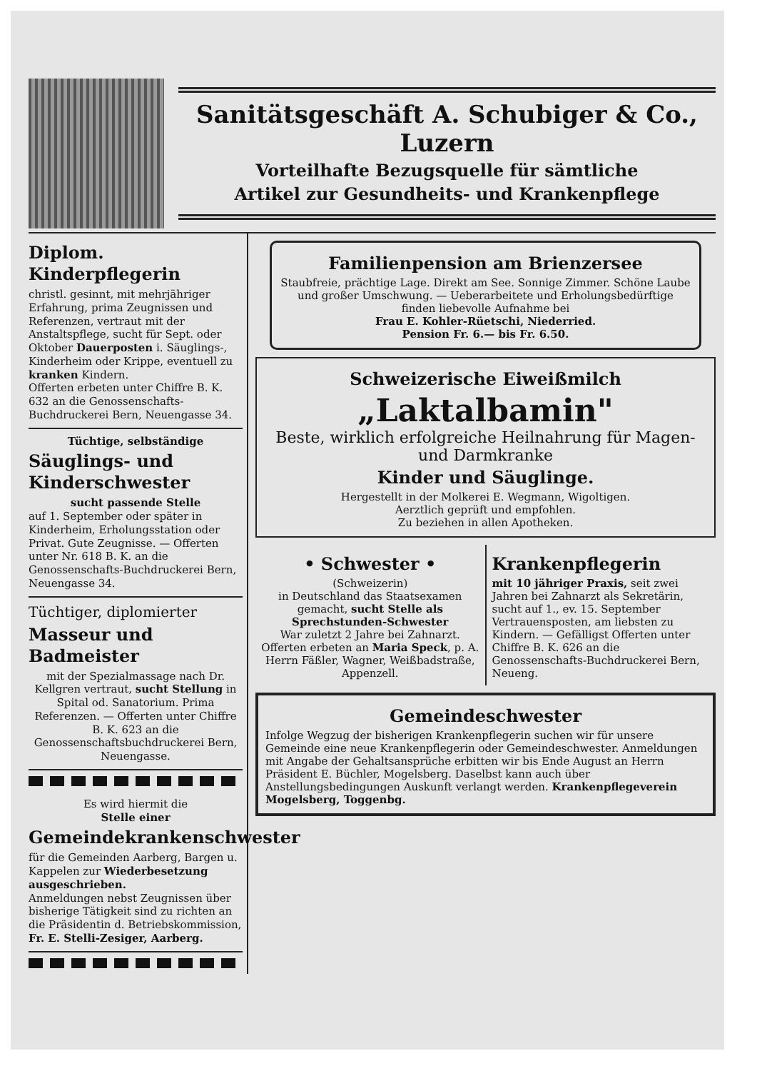Sanitätsgeschäft A. Schubiger & Co., Luzern
Vorteilhafte Bezugsquelle für sämtliche
Artikel zur Gesundheits- und Krankenpflege
Diplom. Kinderpflegerin
christl. gesinnt, mit mehrjähriger Erfahrung, prima Zeugnissen und Referenzen, vertraut mit der Anstaltspflege, sucht für Sept. oder Oktober Dauerposten i. Säuglings-, Kinderheim oder Krippe, eventuell zu kranken Kindern.
Offerten erbeten unter Chiffre B. K. 632 an die Genossenschafts-Buchdruckerei Bern, Neuengasse 34.
Tüchtige, selbständige
Säuglings- und Kinderschwester
sucht passende Stelle
auf 1. September oder später in Kinderheim, Erholungsstation oder Privat. Gute Zeugnisse. — Offerten unter Nr. 618 B. K. an die Genossenschafts-Buchdruckerei Bern, Neuengasse 34.
Tüchtiger, diplomierter
Masseur und Badmeister
mit der Spezialmassage nach Dr. Kellgren vertraut, sucht Stellung in Spital od. Sanatorium. Prima Referenzen. — Offerten unter Chiffre B. K. 623 an die Genossenschaftsbuchdruckerei Bern, Neuengasse.
Es wird hiermit die
Stelle einer
Gemeindekrankenschwester
für die Gemeinden Aarberg, Bargen u. Kappelen zur Wiederbesetzung ausgeschrieben.
Anmeldungen nebst Zeugnissen über bisherige Tätigkeit sind zu richten an die Präsidentin d. Betriebskommission, Fr. E. Stelli-Zesiger, Aarberg.
Familienpension am Brienzersee
Staubfreie, prächtige Lage. Direkt am See. Sonnige Zimmer. Schöne Laube und großer Umschwung. — Ueberarbeitete und Erholungsbedürftige finden liebevolle Aufnahme bei
Frau E. Kohler-Rüetschi, Niederried.
Pension Fr. 6.— bis Fr. 6.50.
Schweizerische Eiweißmilch
„Laktalbamin"
Beste, wirklich erfolgreiche Heilnahrung für Magen- und Darmkranke
Kinder und Säuglinge.
Hergestellt in der Molkerei E. Wegmann, Wigoltigen.
Aerztlich geprüft und empfohlen.
Zu beziehen in allen Apotheken.
• Schwester •
(Schweizerin)
in Deutschland das Staatsexamen gemacht, sucht Stelle als Sprechstunden-Schwester
War zuletzt 2 Jahre bei Zahnarzt.
Offerten erbeten an Maria Speck, p. A. Herrn Fäßler, Wagner, Weißbadstraße, Appenzell.
Krankenpflegerin
mit 10 jähriger Praxis, seit zwei Jahren bei Zahnarzt als Sekretärin, sucht auf 1., ev. 15. September Vertrauensposten, am liebsten zu Kindern. — Gefälligst Offerten unter Chiffre B. K. 626 an die Genossenschafts-Buchdruckerei Bern, Neueng.
Gemeindeschwester
Infolge Wegzug der bisherigen Krankenpflegerin suchen wir für unsere Gemeinde eine neue Krankenpflegerin oder Gemeindeschwester. Anmeldungen mit Angabe der Gehaltsansprüche erbitten wir bis Ende August an Herrn Präsident E. Büchler, Mogelsberg. Daselbst kann auch über Anstellungsbedingungen Auskunft verlangt werden. Krankenpflegeverein Mogelsberg, Toggenbg.